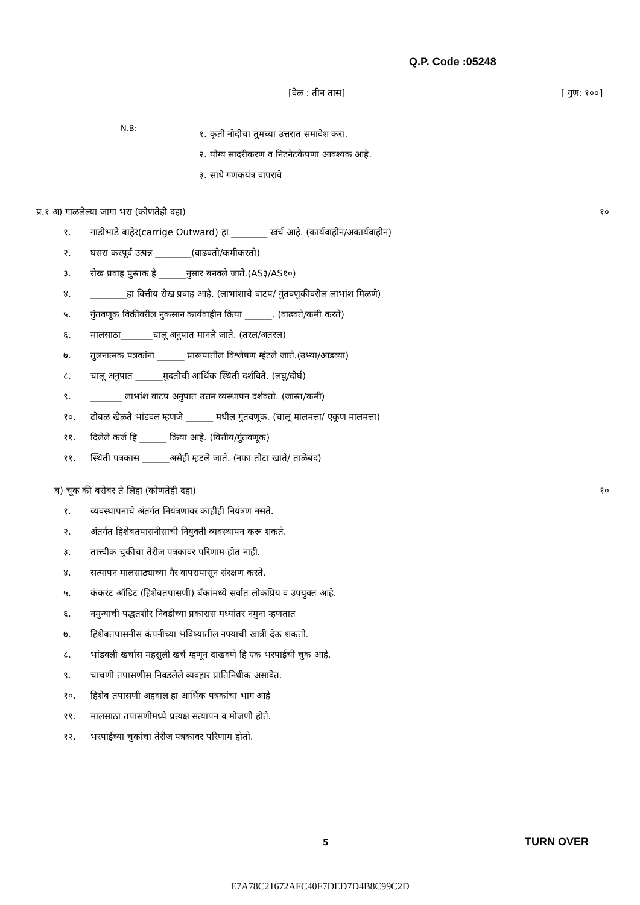Q.P. Code :05248
[वेळ : तीन तास] [ गुण: १००]
N.B:
१. कृती नोदीचा तुमच्या उत्तरात समावेश करा.
२. योग्य सादरीकरण व निटनेटकेपणा आवश्यक आहे.
३. साधे गणकयंत्र वापरावे
प्र.१ अ) गाळलेल्या जागा भरा (कोणतेही दहा) १०
१. गाडीभाडे बाहेर(carrige Outward) हा ________ खर्च आहे. (कार्यवाहीन/अकार्यवाहीन)
२. घसरा करपूर्व उत्पन्न ________(वाढवतो/कमीकरतो)
३. रोख प्रवाह पुस्तक हे ______नुसार बनवले जाते.(AS३/AS१०)
४. ________हा वित्तीय रोख प्रवाह आहे. (लाभांशाचे वाटप/ गुंतवणुकीवरील लाभांश मिळणे)
५. गुंतवणूक विक्रीवरील नुकसान कार्यवाहीन क्रिया ______. (वाढवते/कमी करते)
६. मालसाठा_______चालू अनुपात मानले जाते. (तरल/अतरल)
७. तुलनात्मक पत्रकांना ______ प्रारूपातील विश्लेषण म्हंटले जाते.(उभ्या/आडव्या)
८. चालू अनुपात ______मुदतीची आर्थिक स्थिती दर्शविते. (लघु/दीर्घ)
९. _______ लाभांश वाटप अनुपात उत्तम व्यस्थापन दर्शवतो. (जास्त/कमी)
१०. ढोबळ खेळते भांडवल म्हणजे ______ मधील गुंतवणूक. (चालू मालमत्ता/ एकूण मालमत्ता)
११. दिलेले कर्ज हि ______ क्रिया आहे. (वित्तीय/गुंतवणूक)
११. स्थिती पत्रकास ______असेही म्हटले जाते. (नफा तोटा खाते/ ताळेबंद)
ब) चूक की बरोबर ते लिहा (कोणतेही दहा) १०
१. व्यवस्थापनाचे अंतर्गत नियंत्रणावर काहीही नियंत्रण नसते.
२. अंतर्गत हिशेबतपासनीसाची नियुक्ती व्यवस्थापन करू शकते.
३. तात्त्वीक चुकीचा तेरीज पत्रकावर परिणाम होत नाही.
४. सत्यापन मालसाठ्याच्या गैर वापरापासून संरक्षण करते.
५. कंकरंट ऑडिट (हिशेबतपासणी) बँकांमध्ये सर्वात लोकप्रिय व उपयुक्त आहे.
६. नमुन्याची पद्धतशीर निवडीच्या प्रकारास मध्यांतर नमुना म्हणतात
७. हिशेबतपासनीस कंपनीच्या भविष्यातील नफ्याची खात्री देऊ शकतो.
८. भांडवली खर्चास महसुली खर्च म्हणून दाखवणे हि एक भरपाईची चुक आहे.
९. चाचणी तपासणीस निवडलेले व्यवहार प्रातिनिधीक असावेत.
१०. हिशेब तपासणी अहवाल हा आर्थिक पत्रकांचा भाग आहे
११. मालसाठा तपासणीमध्ये प्रत्यक्ष सत्यापन व मोजणी होते.
१२. भरपाईच्या चुकांचा तेरीज पत्रकावर परिणाम होतो.
5 TURN OVER
E7A78C21672AFC40F7DED7D4B8C99C2D